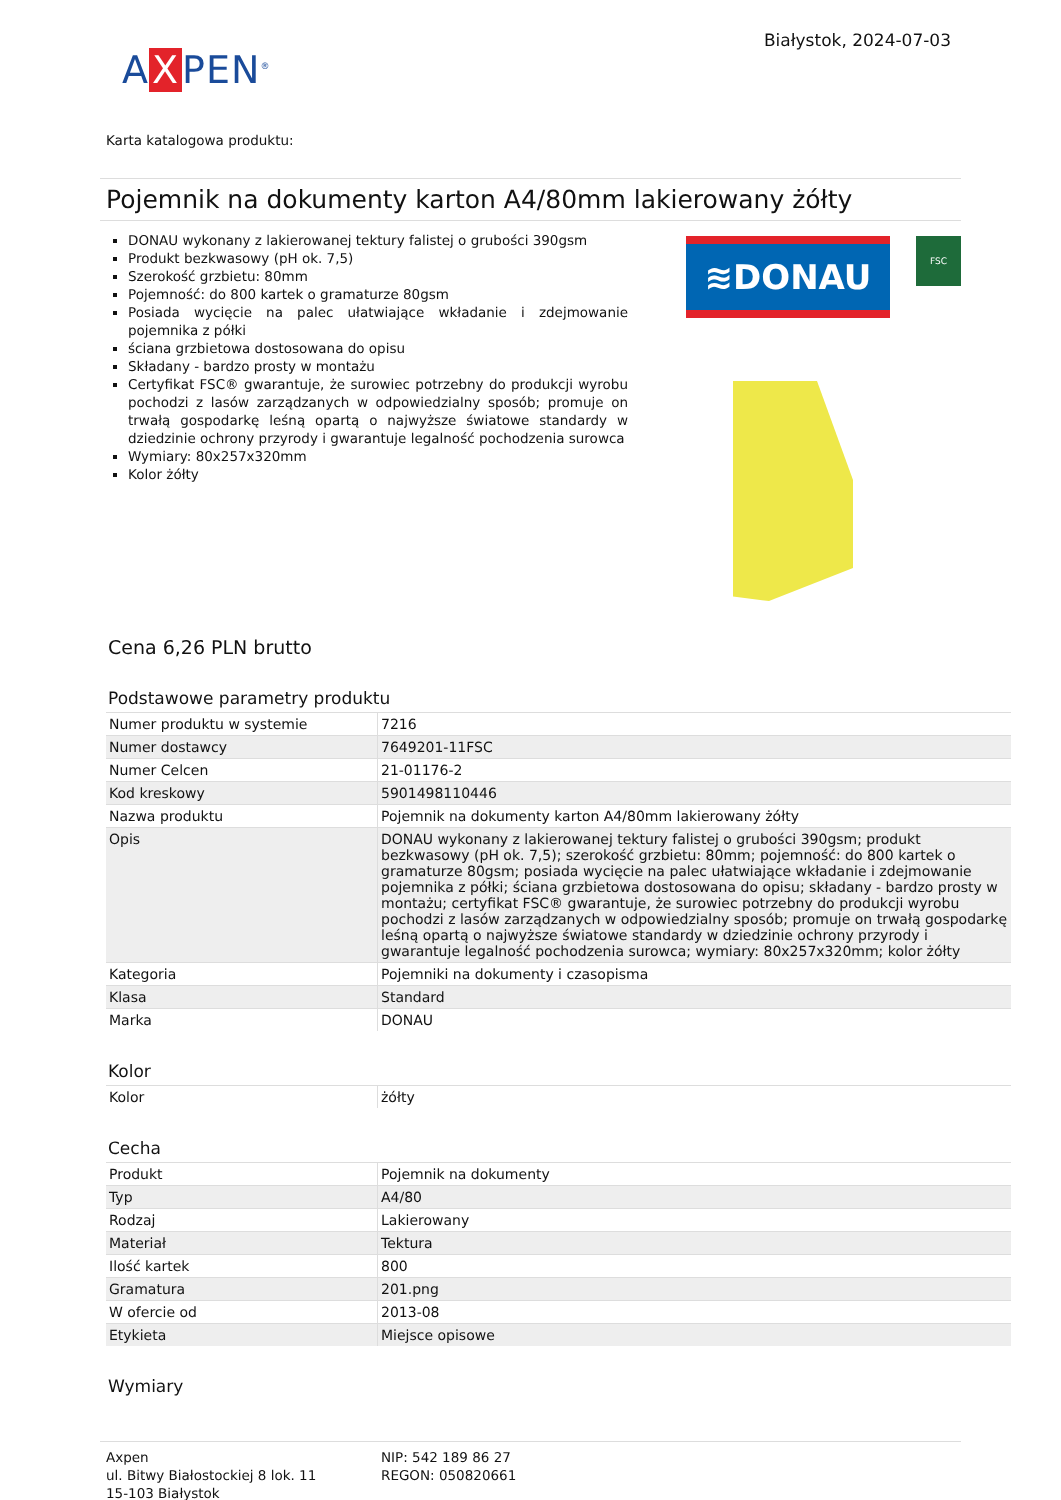A X PEN<sup>®</sup>
Białystok, 2024-07-03
Karta katalogowa produktu:
Pojemnik na dokumenty karton A4/80mm lakierowany żółty
DONAU wykonany z lakierowanej tektury falistej o grubości 390gsm
Produkt bezkwasowy (pH ok. 7,5)
Szerokość grzbietu: 80mm
Pojemność: do 800 kartek o gramaturze 80gsm
Posiada wycięcie na palec ułatwiające wkładanie i zdejmowanie pojemnika z półki
ściana grzbietowa dostosowana do opisu
Składany - bardzo prosty w montażu
Certyfikat FSC® gwarantuje, że surowiec potrzebny do produkcji wyrobu pochodzi z lasów zarządzanych w odpowiedzialny sposób; promuje on trwałą gospodarkę leśną opartą o najwyższe światowe standardy w dziedzinie ochrony przyrody i gwarantuje legalność pochodzenia surowca
Wymiary: 80x257x320mm
Kolor żółty
≋DONAU FSC
Cena 6,26 PLN brutto
Podstawowe parametry produktu
| Numer produktu w systemie | 7216 |
| Numer dostawcy | 7649201-11FSC |
| Numer Celcen | 21-01176-2 |
| Kod kreskowy | 5901498110446 |
| Nazwa produktu | Pojemnik na dokumenty karton A4/80mm lakierowany żółty |
| Opis | DONAU wykonany z lakierowanej tektury falistej o grubości 390gsm; produkt bezkwasowy (pH ok. 7,5); szerokość grzbietu: 80mm; pojemność: do 800 kartek o gramaturze 80gsm; posiada wycięcie na palec ułatwiające wkładanie i zdejmowanie pojemnika z półki; ściana grzbietowa dostosowana do opisu; składany - bardzo prosty w montażu; certyfikat FSC® gwarantuje, że surowiec potrzebny do produkcji wyrobu pochodzi z lasów zarządzanych w odpowiedzialny sposób; promuje on trwałą gospodarkę leśną opartą o najwyższe światowe standardy w dziedzinie ochrony przyrody i gwarantuje legalność pochodzenia surowca; wymiary: 80x257x320mm; kolor żółty |
| Kategoria | Pojemniki na dokumenty i czasopisma |
| Klasa | Standard |
| Marka | DONAU |
Kolor
| Kolor | żółty |
Cecha
| Produkt | Pojemnik na dokumenty |
| Typ | A4/80 |
| Rodzaj | Lakierowany |
| Materiał | Tektura |
| Ilość kartek | 800 |
| Gramatura | 201.png |
| W ofercie od | 2013-08 |
| Etykieta | Miejsce opisowe |
Wymiary
Axpen
ul. Bitwy Białostockiej 8 lok. 11
15-103 Białystok
NIP: 542 189 86 27
REGON: 050820661